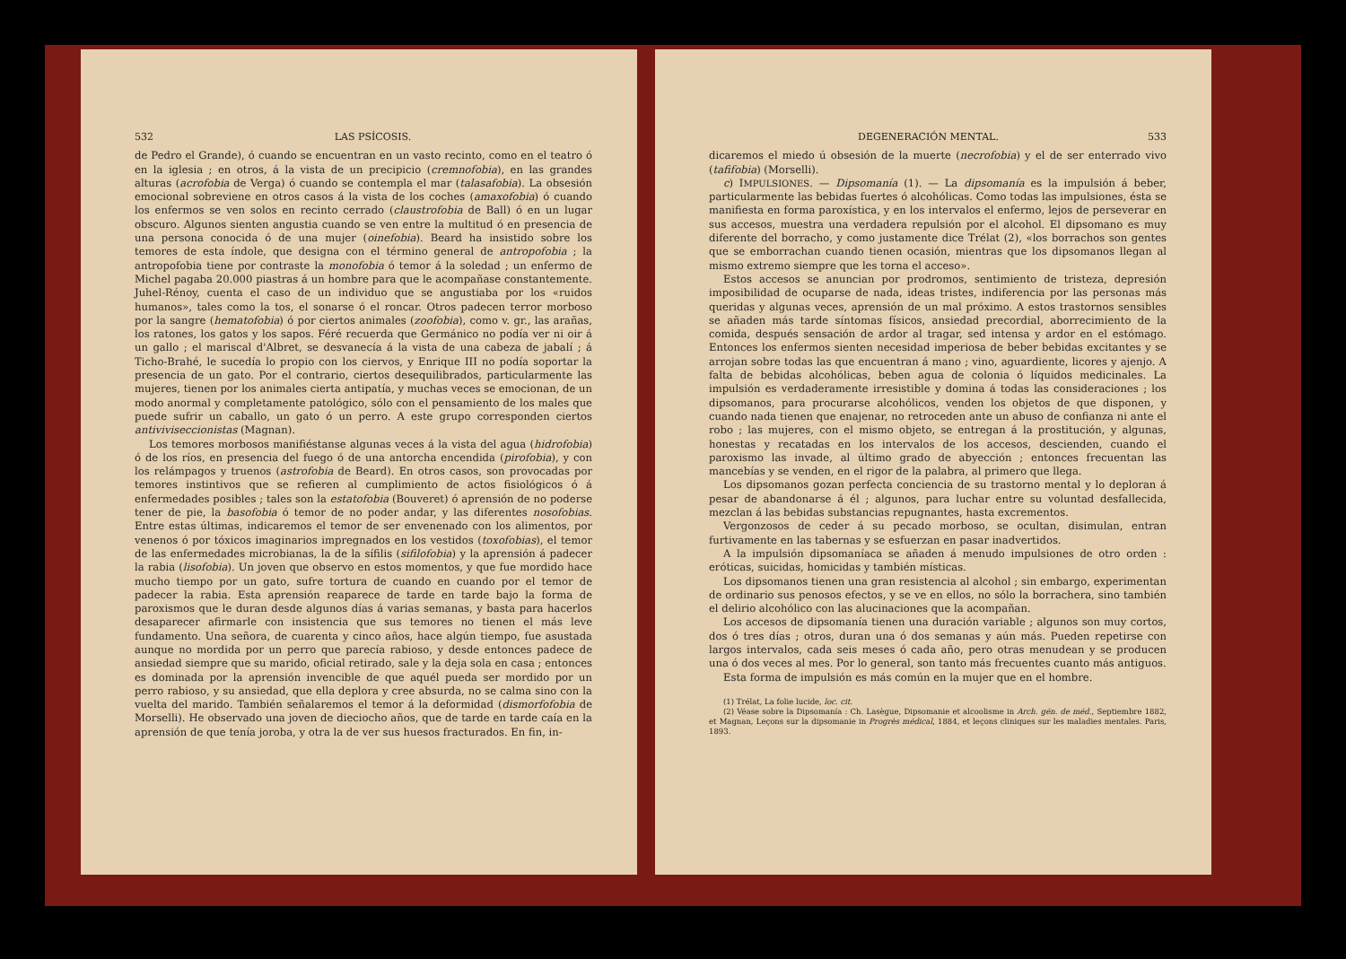532 LAS PSÍCOSIS.
de Pedro el Grande), ó cuando se encuentran en un vasto recinto, como en el teatro ó en la iglesia ; en otros, á la vista de un precipicio (cremnofobia), en las grandes alturas (acrofobia de Verga) ó cuando se contempla el mar (talasafobia). La obsesión emocional sobreviene en otros casos á la vista de los coches (amaxofobia) ó cuando los enfermos se ven solos en recinto cerrado (claustrofobia de Ball) ó en un lugar obscuro. Algunos sienten angustia cuando se ven entre la multitud ó en presencia de una persona conocida ó de una mujer (oinefobia). Beard ha insistido sobre los temores de esta índole, que designa con el término general de antropofobia ; la antropofobia tiene por contraste la monofobia ó temor á la soledad ; un enfermo de Michel pagaba 20.000 piastras á un hombre para que le acompañase constantemente. Juhel-Rénoy, cuenta el caso de un individuo que se angustiaba por los «ruidos humanos», tales como la tos, el sonarse ó el roncar. Otros padecen terror morboso por la sangre (hematofobia) ó por ciertos animales (zoofobia), como v. gr., las arañas, los ratones, los gatos y los sapos. Féré recuerda que Germánico no podía ver ni oir á un gallo ; el mariscal d'Albret, se desvanecía á la vista de una cabeza de jabalí ; á Ticho-Brahé, le sucedía lo propio con los ciervos, y Enrique III no podía soportar la presencia de un gato. Por el contrario, ciertos desequilibrados, particularmente las mujeres, tienen por los animales cierta antipatía, y muchas veces se emocionan, de un modo anormal y completamente patológico, sólo con el pensamiento de los males que puede sufrir un caballo, un gato ó un perro. A este grupo corresponden ciertos antiviviseccionistas (Magnan).
Los temores morbosos manifiéstanse algunas veces á la vista del agua (hidrofobia) ó de los ríos, en presencia del fuego ó de una antorcha encendida (pirofobia), y con los relámpagos y truenos (astrofobia de Beard). En otros casos, son provocadas por temores instintivos que se refieren al cumplimiento de actos fisiológicos ó á enfermedades posibles ; tales son la estatofobia (Bouveret) ó aprensión de no poderse tener de pie, la basofobia ó temor de no poder andar, y las diferentes nosofobias. Entre estas últimas, indicaremos el temor de ser envenenado con los alimentos, por venenos ó por tóxicos imaginarios impregnados en los vestidos (toxofobias), el temor de las enfermedades microbianas, la de la sífilis (sifilofobia) y la aprensión á padecer la rabia (lisofobia). Un joven que observo en estos momentos, y que fue mordido hace mucho tiempo por un gato, sufre tortura de cuando en cuando por el temor de padecer la rabia. Esta aprensión reaparece de tarde en tarde bajo la forma de paroxismos que le duran desde algunos días á varias semanas, y basta para hacerlos desaparecer afirmarle con insistencia que sus temores no tienen el más leve fundamento. Una señora, de cuarenta y cinco años, hace algún tiempo, fue asustada aunque no mordida por un perro que parecía rabioso, y desde entonces padece de ansiedad siempre que su marido, oficial retirado, sale y la deja sola en casa ; entonces es dominada por la aprensión invencible de que aquél pueda ser mordido por un perro rabioso, y su ansiedad, que ella deplora y cree absurda, no se calma sino con la vuelta del marido. También señalaremos el temor á la deformidad (dismorfofobia de Morselli). He observado una joven de dieciocho años, que de tarde en tarde caía en la aprensión de que tenía joroba, y otra la de ver sus huesos fracturados. En fin, in-
DEGENERACIÓN MENTAL. 533
dicaremos el miedo ú obsesión de la muerte (necrofobia) y el de ser enterrado vivo (tafifobia) (Morselli).
c) IMPULSIONES. — Dipsomanía (1). — La dipsomanía es la impulsión á beber, particularmente las bebidas fuertes ó alcohólicas. Como todas las impulsiones, ésta se manifiesta en forma paroxística, y en los intervalos el enfermo, lejos de perseverar en sus accesos, muestra una verdadera repulsión por el alcohol. El dipsomano es muy diferente del borracho, y como justamente dice Trélat (2), «los borrachos son gentes que se emborrachan cuando tienen ocasión, mientras que los dipsomanos llegan al mismo extremo siempre que les torna el acceso».
Estos accesos se anuncian por prodromos, sentimiento de tristeza, depresión imposibilidad de ocuparse de nada, ideas tristes, indiferencia por las personas más queridas y algunas veces, aprensión de un mal próximo. A estos trastornos sensibles se añaden más tarde síntomas físicos, ansiedad precordial, aborrecimiento de la comida, después sensación de ardor al tragar, sed intensa y ardor en el estómago. Entonces los enfermos sienten necesidad imperiosa de beber bebidas excitantes y se arrojan sobre todas las que encuentran á mano ; vino, aguardiente, licores y ajenjo. A falta de bebidas alcohólicas, beben agua de colonia ó líquidos medicinales. La impulsión es verdaderamente irresistible y domina á todas las consideraciones ; los dipsomanos, para procurarse alcohólicos, venden los objetos de que disponen, y cuando nada tienen que enajenar, no retroceden ante un abuso de confianza ni ante el robo ; las mujeres, con el mismo objeto, se entregan á la prostitución, y algunas, honestas y recatadas en los intervalos de los accesos, descienden, cuando el paroxismo las invade, al último grado de abyección ; entonces frecuentan las mancebías y se venden, en el rigor de la palabra, al primero que llega.
Los dipsomanos gozan perfecta conciencia de su trastorno mental y lo deploran á pesar de abandonarse á él ; algunos, para luchar entre su voluntad desfallecida, mezclan á las bebidas substancias repugnantes, hasta excrementos.
Vergonzosos de ceder á su pecado morboso, se ocultan, disimulan, entran furtivamente en las tabernas y se esfuerzan en pasar inadvertidos.
A la impulsión dipsomaníaca se añaden á menudo impulsiones de otro orden : eróticas, suicidas, homicidas y también místicas.
Los dipsomanos tienen una gran resistencia al alcohol ; sin embargo, experimentan de ordinario sus penosos efectos, y se ve en ellos, no sólo la borrachera, sino también el delirio alcohólico con las alucinaciones que la acompañan.
Los accesos de dipsomanía tienen una duración variable ; algunos son muy cortos, dos ó tres días ; otros, duran una ó dos semanas y aún más. Pueden repetirse con largos intervalos, cada seis meses ó cada año, pero otras menudean y se producen una ó dos veces al mes. Por lo general, son tanto más frecuentes cuanto más antiguos.
Esta forma de impulsión es más común en la mujer que en el hombre.
(1) Trélat, La folie lucide, loc. cit.
(2) Véase sobre la Dipsomanía : Ch. Lasègue, Dipsomanie et alcoolisme in Arch. gén. de méd., Septiembre 1882, et Magnan, Leçons sur la dipsomanie in Progrès médical, 1884, et leçons cliniques sur les maladies mentales. Paris, 1893.